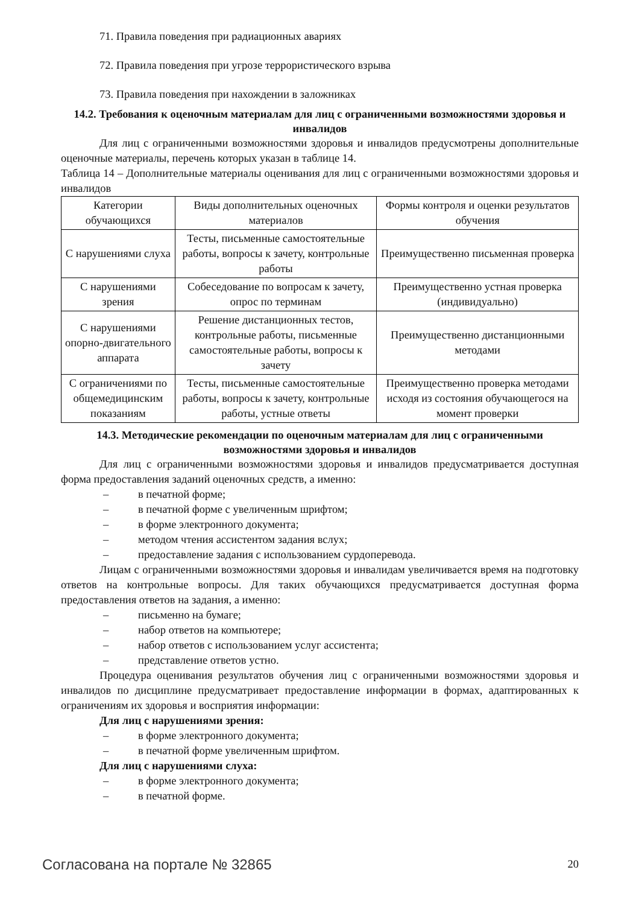71. Правила поведения при радиационных авариях
72. Правила поведения при угрозе террористического взрыва
73. Правила поведения при нахождении в заложниках
14.2. Требования к оценочным материалам для лиц с ограниченными возможностями здоровья и инвалидов
Для лиц с ограниченными возможностями здоровья и инвалидов предусмотрены дополнительные оценочные материалы, перечень которых указан в таблице 14.
Таблица 14 – Дополнительные материалы оценивания для лиц с ограниченными возможностями здоровья и инвалидов
| Категории обучающихся | Виды дополнительных оценочных материалов | Формы контроля и оценки результатов обучения |
| С нарушениями слуха | Тесты, письменные самостоятельные работы, вопросы к зачету, контрольные работы | Преимущественно письменная проверка |
| С нарушениями зрения | Собеседование по вопросам к зачету, опрос по терминам | Преимущественно устная проверка (индивидуально) |
| С нарушениями опорно-двигательного аппарата | Решение дистанционных тестов, контрольные работы, письменные самостоятельные работы, вопросы к зачету | Преимущественно дистанционными методами |
| С ограничениями по общемедицинским показаниям | Тесты, письменные самостоятельные работы, вопросы к зачету, контрольные работы, устные ответы | Преимущественно проверка методами исходя из состояния обучающегося на момент проверки |
14.3. Методические рекомендации по оценочным материалам для лиц с ограниченными возможностями здоровья и инвалидов
Для лиц с ограниченными возможностями здоровья и инвалидов предусматривается доступная форма предоставления заданий оценочных средств, а именно:
– в печатной форме;
– в печатной форме с увеличенным шрифтом;
– в форме электронного документа;
– методом чтения ассистентом задания вслух;
– предоставление задания с использованием сурдоперевода.
Лицам с ограниченными возможностями здоровья и инвалидам увеличивается время на подготовку ответов на контрольные вопросы. Для таких обучающихся предусматривается доступная форма предоставления ответов на задания, а именно:
– письменно на бумаге;
– набор ответов на компьютере;
– набор ответов с использованием услуг ассистента;
– представление ответов устно.
Процедура оценивания результатов обучения лиц с ограниченными возможностями здоровья и инвалидов по дисциплине предусматривает предоставление информации в формах, адаптированных к ограничениям их здоровья и восприятия информации:
Для лиц с нарушениями зрения:
– в форме электронного документа;
– в печатной форме увеличенным шрифтом.
Для лиц с нарушениями слуха:
– в форме электронного документа;
– в печатной форме.
Согласована на портале № 32865 20